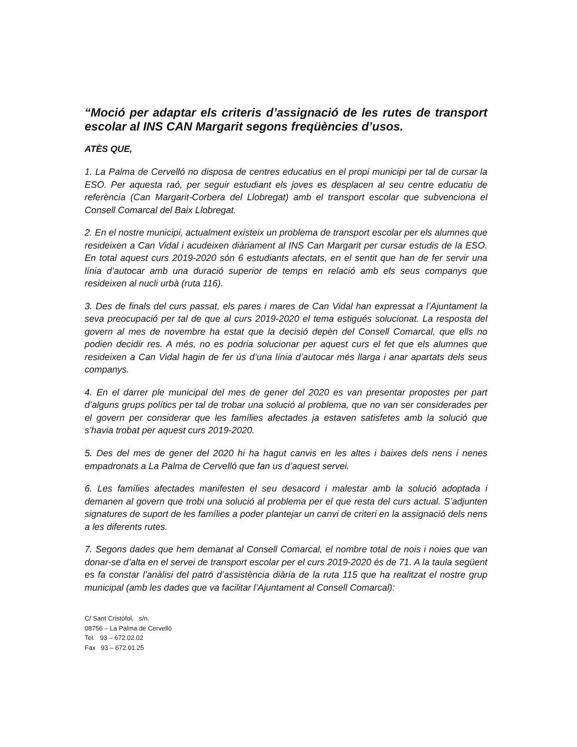“Moció per adaptar els criteris d’assignació de les rutes de transport escolar al INS CAN Margarit segons freqüències d’usos.
ATÈS QUE,
1. La Palma de Cervelló no disposa de centres educatius en el propi municipi per tal de cursar la ESO. Per aquesta raó, per seguir estudiant els joves es desplacen al seu centre educatiu de referència (Can Margarit-Corbera del Llobregat) amb el transport escolar que subvenciona el Consell Comarcal del Baix Llobregat.
2. En el nostre municipi, actualment existeix un problema de transport escolar per els alumnes que resideixen a Can Vidal i acudeixen diàriament al INS Can Margarit per cursar estudis de la ESO. En total aquest curs 2019-2020 són 6 estudiants afectats, en el sentit que han de fer servir una línia d’autocar amb una duració superior de temps en relació amb els seus companys que resideixen al nucli urbà (ruta 116).
3. Des de finals del curs passat, els pares i mares de Can Vidal han expressat a l’Ajuntament la seva preocupació per tal de que al curs 2019-2020 el tema estigués solucionat. La resposta del govern al mes de novembre ha estat que la decisió depèn del Consell Comarcal, que ells no podien decidir res. A més, no es podria solucionar per aquest curs el fet que els alumnes que resideixen a Can Vidal hagin de fer ús d’una línia d’autocar més llarga i anar apartats dels seus companys.
4. En el darrer ple municipal del mes de gener del 2020 es van presentar propostes per part d’alguns grups polítics per tal de trobar una solució al problema, que no van ser considerades per el govern per considerar que les famílies afectades ja estaven satisfetes amb la solució que s’havia trobat per aquest curs 2019-2020.
5. Des del mes de gener del 2020 hi ha hagut canvis en les altes i baixes dels nens i nenes empadronats a La Palma de Cervelló que fan us d’aquest servei.
6. Les famílies afectades manifesten el seu desacord i malestar amb la solució adoptada i demanen al govern que trobi una solució al problema per el que resta del curs actual. S’adjunten signatures de suport de les famílies a poder plantejar un canvi de criteri en la assignació dels nens a les diferents rutes.
7. Segons dades que hem demanat al Consell Comarcal, el nombre total de nois i noies que van donar-se d’alta en el servei de transport escolar per el curs 2019-2020 és de 71. A la taula següent es fa constar l’anàlisi del patró d’assistència diària de la ruta 115 que ha realitzat el nostre grup municipal (amb les dades que va facilitar l’Ajuntament al Consell Comarcal):
C/ Sant Cristòfol, s/n.
08756 – La Palma de Cervelló
Tel. 93 – 672.02.02
Fax 93 – 672.01.25